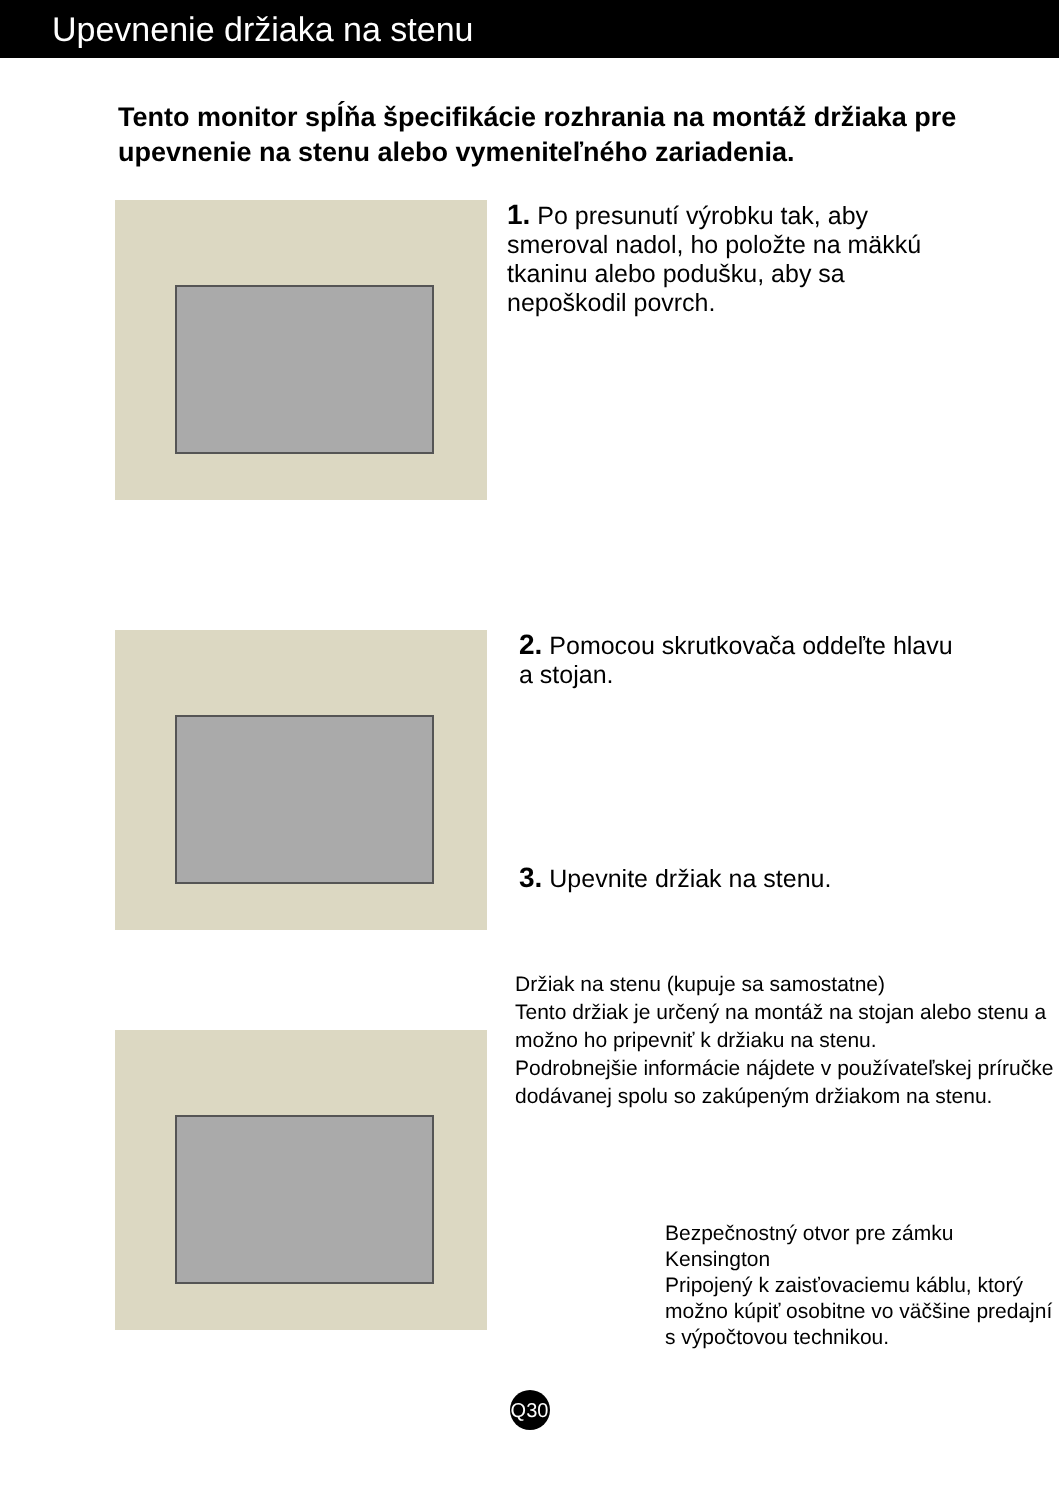Upevnenie držiaka na stenu
Tento monitor spĺňa špecifikácie rozhrania na montáž držiaka pre upevnenie na stenu alebo vymeniteľného zariadenia.
1. Po presunutí výrobku tak, aby smeroval nadol, ho položte na mäkkú tkaninu alebo podušku, aby sa nepoškodil povrch.
2. Pomocou skrutkovača oddeľte hlavu a stojan.
3. Upevnite držiak na stenu.
Držiak na stenu (kupuje sa samostatne)
Tento držiak je určený na montáž na stojan alebo stenu a možno ho pripevniť k držiaku na stenu.
Podrobnejšie informácie nájdete v používateľskej príručke dodávanej spolu so zakúpeným držiakom na stenu.
Bezpečnostný otvor pre zámku Kensington
Pripojený k zaisťovaciemu káblu, ktorý možno kúpiť osobitne vo väčšine predajní s výpočtovou technikou.
Q30